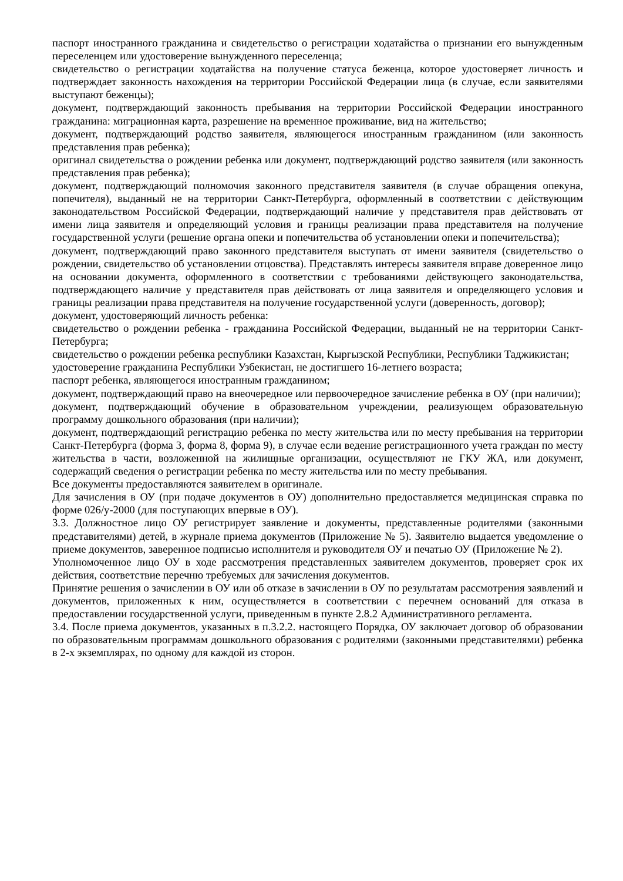паспорт иностранного гражданина и свидетельство о регистрации ходатайства о признании его вынужденным переселенцем или удостоверение вынужденного переселенца;
свидетельство о регистрации ходатайства на получение статуса беженца, которое удостоверяет личность и подтверждает законность нахождения на территории Российской Федерации лица (в случае, если заявителями выступают беженцы);
документ, подтверждающий законность пребывания на территории Российской Федерации иностранного гражданина: миграционная карта, разрешение на временное проживание, вид на жительство;
документ, подтверждающий родство заявителя, являющегося иностранным гражданином (или законность представления прав ребенка);
оригинал свидетельства о рождении ребенка или документ, подтверждающий родство заявителя (или законность представления прав ребенка);
документ, подтверждающий полномочия законного представителя заявителя (в случае обращения опекуна, попечителя), выданный не на территории Санкт-Петербурга, оформленный в соответствии с действующим законодательством Российской Федерации, подтверждающий наличие у представителя прав действовать от имени лица заявителя и определяющий условия и границы реализации права представителя на получение государственной услуги (решение органа опеки и попечительства об установлении опеки и попечительства);
документ, подтверждающий право законного представителя выступать от имени заявителя (свидетельство о рождении, свидетельство об установлении отцовства). Представлять интересы заявителя вправе доверенное лицо на основании документа, оформленного в соответствии с требованиями действующего законодательства, подтверждающего наличие у представителя прав действовать от лица заявителя и определяющего условия и границы реализации права представителя на получение государственной услуги (доверенность, договор);
документ, удостоверяющий личность ребенка:
свидетельство о рождении ребенка - гражданина Российской Федерации, выданный не на территории Санкт-Петербурга;
свидетельство о рождении ребенка республики Казахстан, Кыргызской Республики, Республики Таджикистан;
удостоверение гражданина Республики Узбекистан, не достигшего 16-летнего возраста;
паспорт ребенка, являющегося иностранным гражданином;
документ, подтверждающий право на внеочередное или первоочередное зачисление ребенка в ОУ (при наличии);
документ, подтверждающий обучение в образовательном учреждении, реализующем образовательную программу дошкольного образования (при наличии);
документ, подтверждающий регистрацию ребенка по месту жительства или по месту пребывания на территории Санкт-Петербурга (форма 3, форма 8, форма 9), в случае если ведение регистрационного учета граждан по месту жительства в части, возложенной на жилищные организации, осуществляют не ГКУ ЖА, или документ, содержащий сведения о регистрации ребенка по месту жительства или по месту пребывания.
Все документы предоставляются заявителем в оригинале.
Для зачисления в ОУ (при подаче документов в ОУ) дополнительно предоставляется медицинская справка по форме 026/у-2000 (для поступающих впервые в ОУ).
3.3. Должностное лицо ОУ регистрирует заявление и документы, представленные родителями (законными представителями) детей, в журнале приема документов (Приложение № 5). Заявителю выдается уведомление о приеме документов, заверенное подписью исполнителя и руководителя ОУ и печатью ОУ (Приложение № 2).
Уполномоченное лицо ОУ в ходе рассмотрения представленных заявителем документов, проверяет срок их действия, соответствие перечню требуемых для зачисления документов.
Принятие решения о зачислении в ОУ или об отказе в зачислении в ОУ по результатам рассмотрения заявлений и документов, приложенных к ним, осуществляется в соответствии с перечнем оснований для отказа в предоставлении государственной услуги, приведенным в пункте 2.8.2 Административного регламента.
3.4. После приема документов, указанных в п.3.2.2. настоящего Порядка, ОУ заключает договор об образовании по образовательным программам дошкольного образования с родителями (законными представителями) ребенка в 2-х экземплярах, по одному для каждой из сторон.